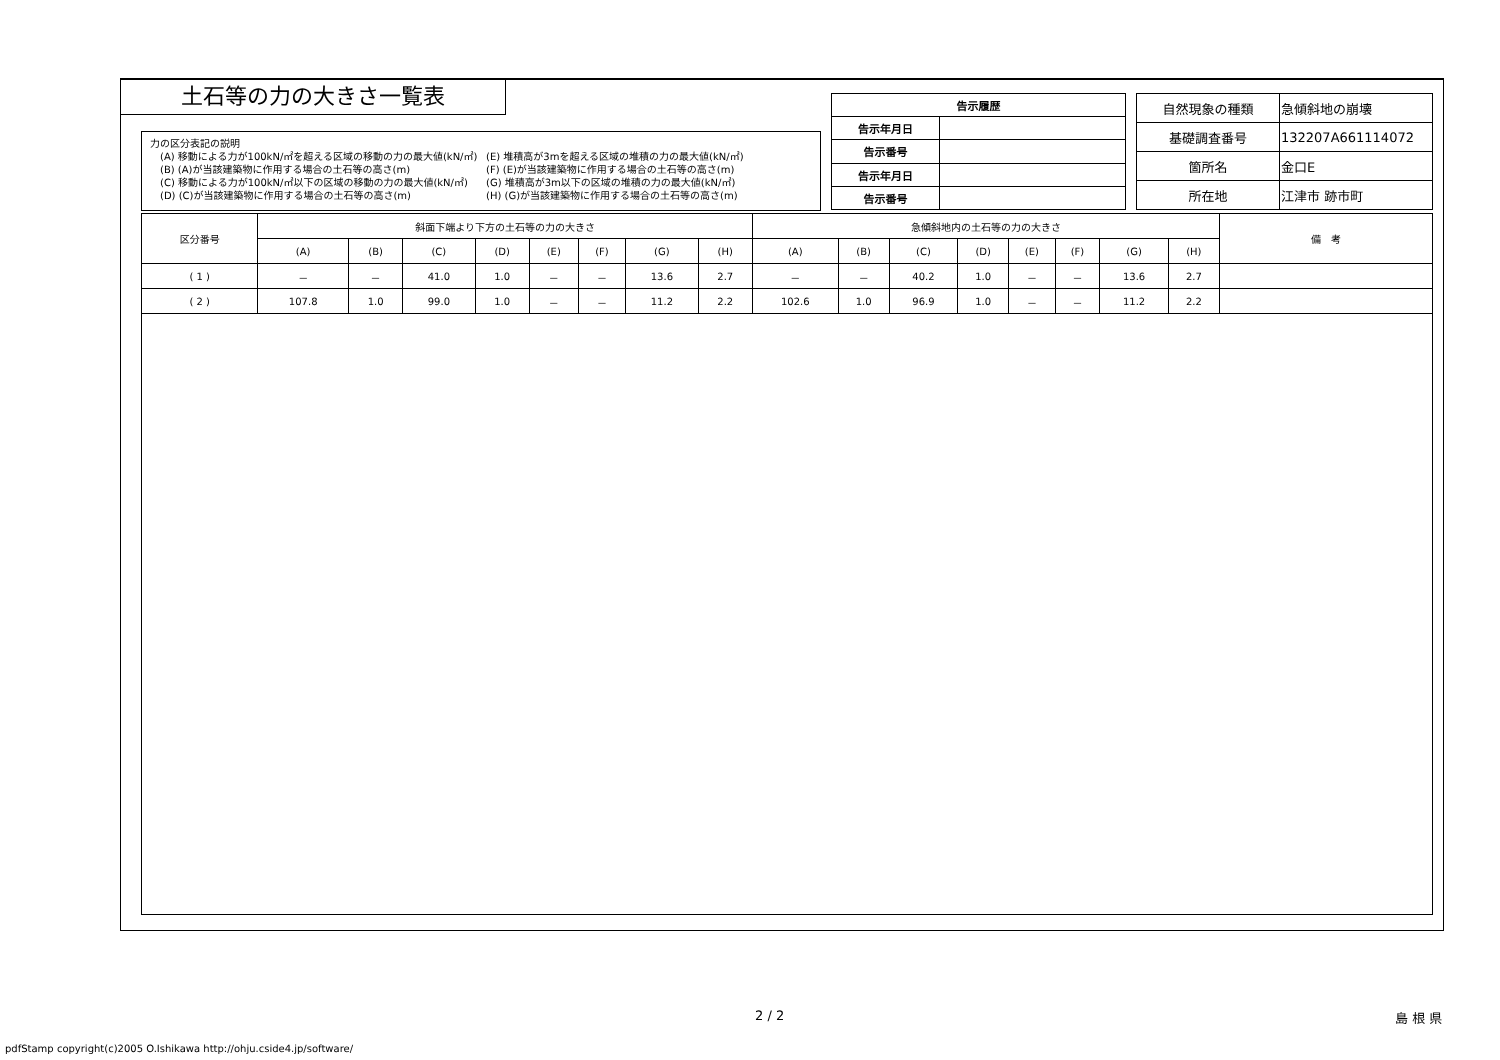土石等の力の大きさ一覧表
力の区分表記の説明
(A) 移動による力が100kN/㎡を超える区域の移動の力の最大値(kN/㎡)
(B) (A)が当該建築物に作用する場合の土石等の高さ(m)
(C) 移動による力が100kN/㎡以下の区域の移動の力の最大値(kN/㎡)
(D) (C)が当該建築物に作用する場合の土石等の高さ(m)
(E) 堆積高が3mを超える区域の堆積の力の最大値(kN/㎡)
(F) (E)が当該建築物に作用する場合の土石等の高さ(m)
(G) 堆積高が3m以下の区域の堆積の力の最大値(kN/㎡)
(H) (G)が当該建築物に作用する場合の土石等の高さ(m)
| 告示履歴 | |
| 告示年月日 | |
| 告示番号 | |
| 告示年月日 | |
| 告示番号 | |
| 自然現象の種類 | 急傾斜地の崩壊 |
| 基礎調査番号 | 132207A661114072 |
| 箇所名 | 金口E |
| 所在地 | 江津市 跡市町 |
| 区分番号 | 斜面下端より下方の土石等の力の大きさ | | | | | | | | 急傾斜地内の土石等の力の大きさ | | | | | | | | 備 考 |
| --- | --- | --- | --- | --- | --- | --- | --- | --- | --- | --- | --- | --- | --- | --- | --- | --- | --- |
| | (A) | (B) | (C) | (D) | (E) | (F) | (G) | (H) | (A) | (B) | (C) | (D) | (E) | (F) | (G) | (H) | |
| ( 1 ) | － | － | 41.0 | 1.0 | － | － | 13.6 | 2.7 | － | － | 40.2 | 1.0 | － | － | 13.6 | 2.7 | |
| ( 2 ) | 107.8 | 1.0 | 99.0 | 1.0 | － | － | 11.2 | 2.2 | 102.6 | 1.0 | 96.9 | 1.0 | － | － | 11.2 | 2.2 | |
2 / 2 島 根 県
pdfStamp copyright(c)2005 O.Ishikawa http://ohju.cside4.jp/software/